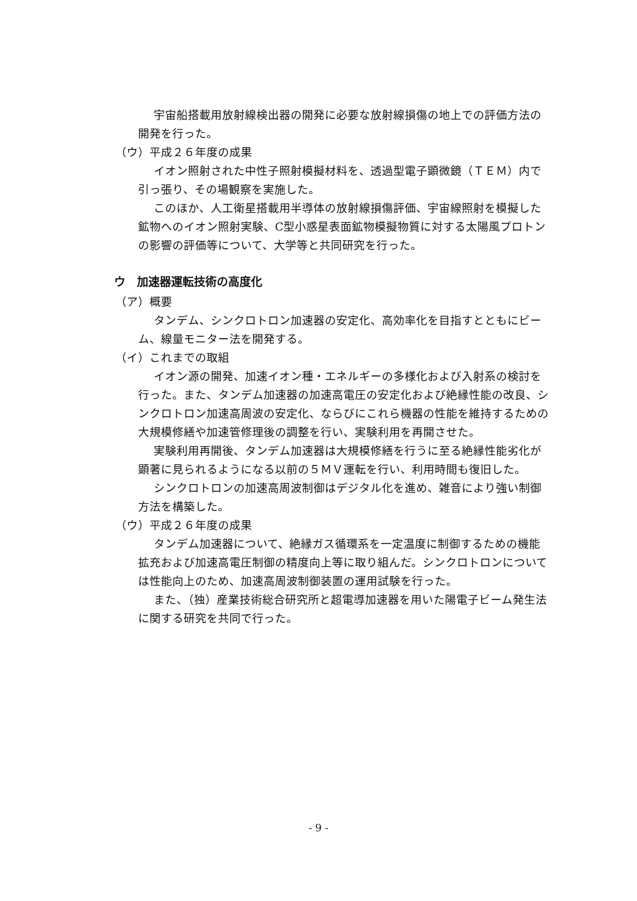宇宙船搭載用放射線検出器の開発に必要な放射線損傷の地上での評価方法の開発を行った。
（ウ）平成２６年度の成果
イオン照射された中性子照射模擬材料を、透過型電子顕微鏡（ＴＥＭ）内で引っ張り、その場観察を実施した。
このほか、人工衛星搭載用半導体の放射線損傷評価、宇宙線照射を模擬した鉱物へのイオン照射実験、C型小惑星表面鉱物模擬物質に対する太陽風プロトンの影響の評価等について、大学等と共同研究を行った。
ウ　加速器運転技術の高度化
（ア）概要
タンデム、シンクロトロン加速器の安定化、高効率化を目指すとともにビーム、線量モニター法を開発する。
（イ）これまでの取組
イオン源の開発、加速イオン種・エネルギーの多様化および入射系の検討を行った。また、タンデム加速器の加速高電圧の安定化および絶縁性能の改良、シンクロトロン加速高周波の安定化、ならびにこれら機器の性能を維持するための大規模修繕や加速管修理後の調整を行い、実験利用を再開させた。
実験利用再開後、タンデム加速器は大規模修繕を行うに至る絶縁性能劣化が顕著に見られるようになる以前の５ＭＶ運転を行い、利用時間も復旧した。
シンクロトロンの加速高周波制御はデジタル化を進め、雑音により強い制御方法を構築した。
（ウ）平成２６年度の成果
タンデム加速器について、絶縁ガス循環系を一定温度に制御するための機能拡充および加速高電圧制御の精度向上等に取り組んだ。シンクロトロンについては性能向上のため、加速高周波制御装置の運用試験を行った。
また、（独）産業技術総合研究所と超電導加速器を用いた陽電子ビーム発生法に関する研究を共同で行った。
- 9 -